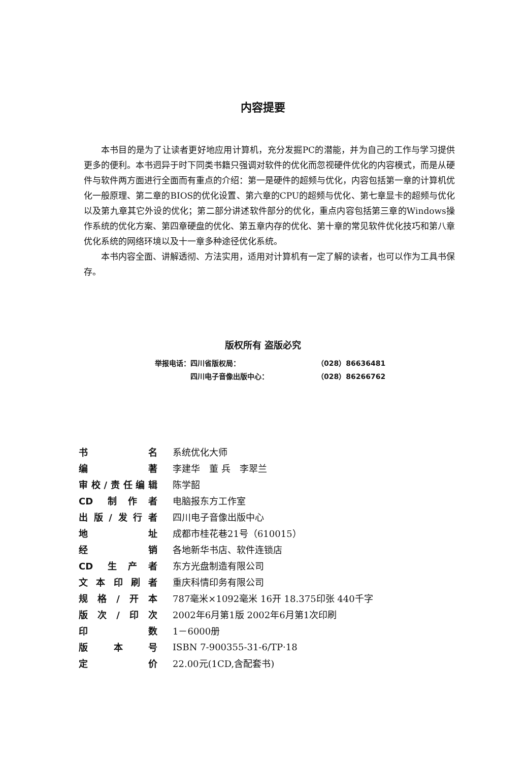内容提要
本书目的是为了让读者更好地应用计算机，充分发掘PC的潜能，并为自己的工作与学习提供更多的便利。本书迥异于时下同类书籍只强调对软件的优化而忽视硬件优化的内容模式，而是从硬件与软件两方面进行全面而有重点的介绍：第一是硬件的超频与优化，内容包括第一章的计算机优化一般原理、第二章的BIOS的优化设置、第六章的CPU的超频与优化、第七章显卡的超频与优化以及第九章其它外设的优化；第二部分讲述软件部分的优化，重点内容包括第三章的Windows操作系统的优化方案、第四章硬盘的优化、第五章内存的优化、第十章的常见软件优化技巧和第八章优化系统的网络环境以及十一章多种途径优化系统。
本书内容全面、讲解透彻、方法实用，适用对计算机有一定了解的读者，也可以作为工具书保存。
版权所有 盗版必究
| 举报电话： | 四川省版权局： | （028）86636481 |
| | 四川电子音像出版中心： | （028）86266762 |
| 书名 | 系统优化大师 |
| 编著 | 李建华 董 兵 李翠兰 |
| 审校/责任编辑 | 陈学韶 |
| CD 制作者 | 电脑报东方工作室 |
| 出版/发行者 | 四川电子音像出版中心 |
| 地址 | 成都市桂花巷21号（610015） |
| 经销 | 各地新华书店、软件连锁店 |
| CD 生产者 | 东方光盘制造有限公司 |
| 文本印刷者 | 重庆科情印务有限公司 |
| 规格/开本 | 787毫米×1092毫米 16开 18.375印张 440千字 |
| 版次/印次 | 2002年6月第1版 2002年6月第1次印刷 |
| 印数 | 1－6000册 |
| 版本号 | ISBN 7-900355-31-6/TP·18 |
| 定价 | 22.00元(1CD,含配套书) |